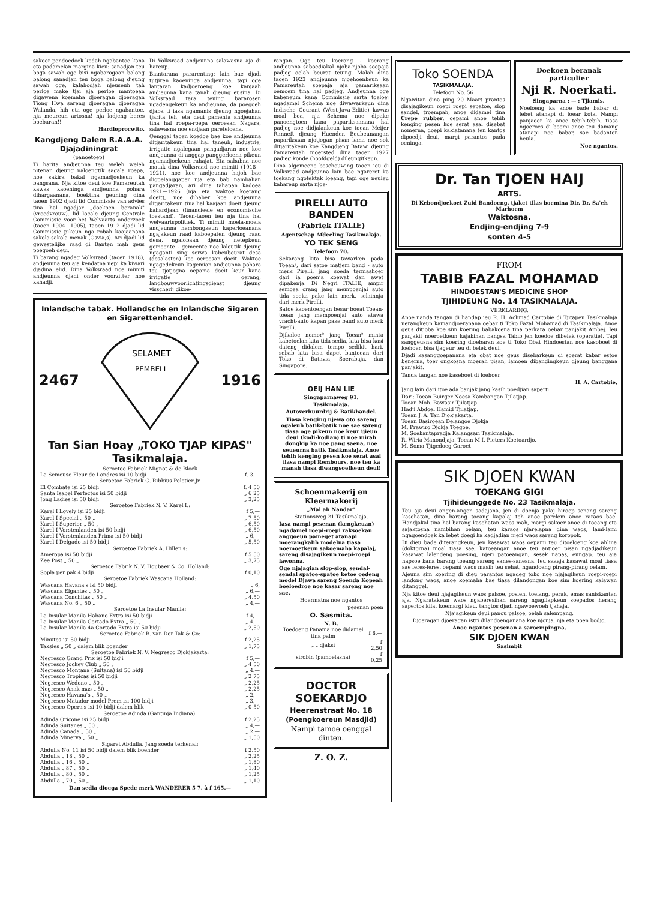sakoer pendoedoek kedah ngabantoe kana eta padamelan margina kieu: sanadjan teu boga sawah oge bisi ngabarogaan balong balong sanadjan teu boga balong djeung sawah oge, kalahodjah njeuseuh tah perloe make tjai aja perloe mantoean digawena koemaha djoeragan djoeragan Tiong Hwa sareng djoeragan djoeragan Walanda, hih eta oge perloe ngabantoe, nja meureun artosna! nja ladjeng beres boebaran!!
Hardioprocwito.
Kangdjeng Dalem R.A.A.A. Djajadiningrat
(panoetoep)
Ti harita andjeunna teu weleh weleh nitenan djeung naloengtik sagala roepa, noe sakira bakal ngamadjoekeun ka bangsana. Nja kitoe deui koe Pamareutah kawas kaoeninga andjeunna pohara dihargaanana, boektina geuning dina taoen 1902 djadi lid Commissie van advies tina hal ngadjar „doekoen beranak" (vroedvrouw), lid locale djeung Centrale Commissie voor het Welvaarts onderzoek (taoen 1904—1905), taoen 1912 djadi lid Commissie pikeun nga robah kaajaanana sakola-sakola menak (Osvia,s). Ari djadi lid gewestelijke raad di Banten mah geus poegoeh deui.
Ti barang ngadeg Volksraad (taoen 1918), andjeunna teu aja kendatna nepi ka kiwari djadina elid. Dina Volksraad noe mimiti andjeunna djadi onder voorzitter noe kahadji.
Di Volksraad andjeunna salawasna aja di hareup.
Biantarana pararenting; lain bae djadi tjitjiren kaoeninga andjeunna, tapi oge lantaran kadjoeroeng koe kanjaah andjeunna kana tanah djeung eusina. Di Volksraad tara teuing bararosen ngadengekeun ka andjeunna, da poegoeh djaba ti iasa ngamanis djeung ngoejahan tjarita teh, eta deui pamenta andjeunna tina hal roepa-roepa oeroesan Nagara, salawasna noe endjaan pareteloena.
Oenggal taoen koedoe bae koe andjeunna ditjaritakeun tina hal taneuh, industrie, irrigatie ngalegaan pangadjaran noe koe andjeunna di anggap panggerloena pikeun ngamadjoekeun rahajat. Eta sababna noe matak dina Volksraad noe mimiti (1918—1921), noe koe andjeunna hajoh bae digoelanggaper nja eta bab nambahan pangadjaran, ari dina tahapan kadoea 1921—1926 (nja eta waktoe koerang doeit), noe dihaber koe andjeunna ditjaritakeun tina hal kaajaan doeit djeung kahardjaan (financieele en economische toestand). Taoen-taoen ieu nja tina hal welvaartspolitiek. Ti mimiti moela-moela andjeunna nembongkeun kaperloeanana ngajakeun raad kaboepaten djeung raad desa, ngalobaan djeung netepkeun gemeente - gemeente noe laleutik djeung ngaganti sing serwa kabeubeurat desa (desalasten) koe oeroesan doeit. Waktoe ngagedekeun kagemian andjeunna pohara teu tjotjogna oepama doeit keur kana irrigatie oerang, landbouwvoorlichtingsdienst djeung visscherij dikoe-
Inlandsche tabak. Hollandsche en Inlandsche Sigaren en Sigarettenhandel.
2467
SELAMET
PEMBELI
1916
Tan Sian Hoay „TOKO TJAP KIPAS" Tasikmalaja.
| Seroetoe Fabriek Mignot & de Block | |
| La Semeuse Fleur de Londres isi 10 bidji | f. 3.— |
| Seroetoe Fabriek G. Ribbius Peletier Jr. | |
| El Combate isi 25 bidji | f. 4 50 |
| Santa Isabel Perfectos isi 50 bidji | „ 6 25 |
| Jong Ladies isi 50 bidji | „ 3,25 |
| Seroetoe Fabriek N. V. Karel I.: | |
| Karel I Lovely isi 25 bidji | f 5,— |
| Karel I Special „ 50 „ | „ 7 50 |
| Karel I Superior „ 50 „ | „ 6,50 |
| Karel I Vorstenlanden isi 50 bidji | „ 6,50 |
| Karel I Vorstenlanden Prima isi 50 bidji | „ 6,— |
| Karel I Delgado isi 50 bidji | „ 5,50 |
| Seroetoe Fabriek A. Hillen's: | |
| Ameropa isi 50 bidji | f 5 50 |
| Zee Post „ 50 „ | „ 3,75 |
| Seroetoe Fabrik N. V. Houbaer & Co. Holland: | |
| Sopla per pak 4 bidji | f 0,10 |
| Seroetoe Fabriek Wascana Holland: | |
| Wascana Havana's isi 50 bidji | „ 6, |
| Wascana Elgantes „ 50 „ | „ 6,— |
| Wascana Conchitas „ 50 „ | „ 4.50 |
| Wascana No. 6 „ 50 „ | „ 4,— |
| Seroetoe La Insular Manila: | |
| La Insular Manila Habano Extra isi 50 bidji | f 4,— |
| La Insular Manila Cortado Extra „ 50 „ | „ 4.— |
| La Insular Manila 4a Cortado Extra isi 50 bidji | „ 2,50 |
| Seroetoe Fabriek B. van Der Tak & Co: | |
| Minutes isi 50 bidji | f 2,25 |
| Taksies „ 50 „ dalem blik boender | „ 1,75 |
| Seroetoe Fabriek N. V. Negresco Djokjakarta: | |
| Negresco Grand Prix isi 50 bidji | f 5,— |
| Negresco Jockey Club „ 50 „ | „ 4 50 |
| Negresco Montana (Sultana) isi 50 bidji | „ 4.— |
| Negresco Tropicas isi 50 bidji | „ 2 75 |
| Negresco Wedono „ 50 „ | „ 2,25 |
| Negresco Anak mas „ 50 „ | „ 2,25 |
| Negresco Havana's „ 50 „ | „ 2,— |
| Negresco Matador model Prem isi 100 bidji | „ 3,— |
| Negresco Opera's isi 10 bidji dalem blik | „ 0 50 |
| Seroetoe Adinda (Gantinja Indiana). | |
| Adinda Oricone isi 25 bidji | f 2.25 |
| Adinda Suitanes „ 50 „ | „ 4,— |
| Adinda Canada „ 50 „ | „ 2.— |
| Adinda Minerva „ 50 „ | „ 1,50 |
| Sigaret Abdulla. Jang soeda terkenal: | |
| Abdulla No. 11 isi 50 bidji dalem blik boender | f 2.50 |
| Abdulla „ 18 „ 50 „ | „ 2,25 |
| Abdulla „ 16 „ 50 „ | „ 1,80 |
| Abdulla „ 87 „ 50 „ | „ 1,40 |
| Abdulla „ 80 „ 50 „ | „ 1,25 |
| Abdulla „ 70 „ 50 „ | „ 1,10 |
Dan sedia dioega Spede merk WANDERER 5 7. à f 165.—
rangan. Oge teu koerang - koerang andjeunna saboediakal njoba-njoba soepaja padjeg oelah beurat teuing. Malah dina taoen 1923 andjeunna njoehoenkeun ka Pamareutah soepaja aja pamariksaan oemoem tina hal padjeg. Andjeunna oge kabeneum kana Commissie sarta toeloej ngadamel Schema noe diwawarkeun dina Indische Courant (West-Java-Editie) kawas moal boa, nja Schema noe dipake panoengtoen kana papariksaanana hal padjeg noe didjalankeun koe toean Meijer Ranneft djeung Huender. Beubeunangan papariksaan njotjogan pisan kana noe sok ditjaritakeun koe Kangdjeng Batawi djeung Pamarentah moersted dina taoen 1927 padjeg konde (hoofdgeld) dileungitkeun.
Dina algemeene beschouwing taoen ieu di Volksraad andjeunna lain bae ngareret ka toekang ngotektak loeang, tapi oge neuleu kahareup sarta njoe-
PIRELLI AUTO BANDEN
(Fabriek ITALIE)
Agentschap Afdeeling Tasikmalaja.
YO TEK SENG
Telefoon 70.
Sekarang kita bisa tawarken pada Toean², dari satoe matjem band - auto merk Pirelli, jang soeda termashoer dari ia poenja koewat dan awet dipakenja. Di Negri ITALIE, ampir semoea orang jang mempoenjai auto tida soeka pake lain merk, selainnja dari merk Pirelli.
Satoe kaoentoengan besar boeat Toean-toean jang mempoenjai auto atawa vracht-auto kapan pake baud auto merk Pirelli.
Djikaloe nomor² jang Toean² minta kabetoelan kita tida sedia, kita bisa kasi dateng didalem tempo sedikit hari, sebab kita bisa dapet bantoean dari Toko di Batavia, Soerabaja, dan Singapore.
OEIJ HAN LIE
Singaparnaweg 91.
Tasikmalaja.
Autoverhuurdrij & Batikhandel.
Tiasa kenging njewa oto sareng ogaleuh batik-batik noe sae sareng tiasa oge pikeun noe keur ijieun deui (kodi-kodian) ti noe mirah dongkip ka noe pang saena, noe seueurna batik Tasikmalaja. Anoe tebih kenging pesen koe serat asal tiasa nampi Rembours, noe teu ka manah tiasa diwangsoelkeun deui!
Schoenmakerij en Kleermakerij
„Mal ah Nandar"
Stationsweg 21 Tasikmalaja.
Iasa nampi pesenan (kengkeuan) ngadamel roepi-roepi raksoekan anggoeun pameget atanapi moerangkalih modelna tiasa noemoetkeun sakoemaha kapalaj, sareng disajagikeun roepi-roepi lawonna.
Oge njajagian slop-slop, sendal-sendal spatoe-spatoe ketoe oedeng model Djawa sareng Soenda Kopeah boeloedroe noe kasar sareng noe sae.
Hoermatna noe ngantos
pesenan poen
O. Sasmita.
| N. B. | |
| Toedoeng Panama noe didamel tina palm | f 8.— |
| „ „ djaksi | f 2,50 |
| sirobin (pamoelasna) | f 0,25 |
DOCTOR SOEKARDJO
Heerenstraat No. 18
(Poengkoereun Masdjid)
Nampi tamoe oenggal dinten.
Z. O. Z.
Toko SOENDA
TASIKMALAJA.
Telefoon No. 56
Ngawitan dina ping 20 Maart prantos disajagikeun roepi roepi sepatoe, slop sandel, troempah, anoe didamel tina Crepe rubber, oepami anoe tebih kenging pesen koe serat asal disebat nomerna, doepi kakiatanana ten kantos dipoedji deui, margi parantos pada oeninga.
Doekoen beranak particulier
Nji R. Noerkati.
Singaparna : — : Tjiamis.
Noeloeng ka anoe bade babar di lebet atanapi di loear kota. Nampi panjaoer ka anoe tebih-tebih, tiasa ngoeroes di boemi anoe teu damang atanapi noe babar, sae badanten heula.
Noe ngantos.
Dr. Tan TJOEN HAIJ
ARTS.
Di Kebondjoekoet Zuid Bandoeng, tjaket tilas boemina Dir. Dr. Sa'eh Marhoem
Waktosna.
Endjing-endjing 7-9
sonten 4-5
FROM
TABIB FAZAL MOHAMAD
HINDOESTAN'S MEDICINE SHOP
TJIHIDEUNG No. 14 TASIKMALAJA.
VERKLARING.
Anoe nanda tangan di handap ieu R. H. Achmad Cartobie di Tjitapen Tasikmalaja nerangkeun kamandjoeranana oebar ti Toko Fazal Mohamad di Tasikmalaja. Anoe geus ditjoba koe sim koering babakoena tina perkara oebar panjakit Ambej. Ieu panjakit noeroetkeun kajakinan bangsa Tabib jen koedoe dibelek (operatie). Tapi sanggeusna sim koering dioebaran koe ti Toko Obat Hindoestan noe kasoboet di loehoer, bisa tjageur teu di belek deui.
Djadi kasanggoepanana eta obat noe geus disebarkeun di soerat kabar estoe benerna, toer ongkosna moerah pisan, lamoen dibandingkeun djeung banggana panjakit.
Tanda tangan noe kaseboet di loehoer
H. A. Cartobie,
Jang lain dari itoe ada banjak jang kasih poedjian saperti:
Dari; Toean Buirger Noesa Kambangan Tjilatjap.
Toean Moh. Bawasir Tjilatjap
Hadji Abdoel Hamid Tjilatjap.
Toean J. A. Tan Djokjakarta.
Toean Basiroean Delangoe Djokja
M. Prawiro Djokja Toegoe.
M. Soekantapradja Kalangsari Tasikmalaja.
R. Wiria Manondjaja. Toean M I. Pieters Koetoardjo.
M. Soma Tjigedoeg Garoet
SIK DJOEN KWAN
TOEKANG GIGI
Tjihideunggede No. 23 Tasikmalaja.
Teu aja deui angen-angen sadajana, jen di doenja palaj hiroep senang sareng kasehatan, dina barang toeang kapalaj teh anoe parelem anoe raraos bae. Handjakal tina hal barang kasehatan waos mah, margi sakoer anoe di toeang eta sajaktosna nambihan oelam, teu karaos njarelapna dina waos, lami-lami ngagoendoek ka lebet doegi ka kadjadian njeri waos sareng koropok.
Di dieu bade diterangkeun, jen kasawat waos oepami teu ditoeloeng koe ahlina (doktorna) moal tiasa sae, katoeangan anoe teu antjoer pisan ngadjadikeun kasawat lalendeng poesing, njeri patoeangan, sesek napas, eungap, teu aja napsoe kana barang toeang sareng sanes-sanesna. Ieu saaaja kasawat moal tiasa sae leres-leres, oepami waos masih teu sehat, ngandoeng pirang-pirang oelam.
Ajeuna sim koering di dieu parantos ngadeg toko noe njajagikeun roepi-roepi landong waos, anoe koemaha bae tiasa dilandongan koe sim koering kalawan ditanggel.
Nja kitoe deui njajagikeun waos palsoe, poslen, toelang, perak, emas saniskanten aja. Ngaratakeun waos ngaberesihan sareng ngagilapkeun soepados herang sapertos kilat koemargi kieu, tangtos djadi ngawoewoeh tjahaja.
Njajagikeun deui panou palsoe, oelah salempang.
Djoeragan djoeragan istri dilandoenganana koe njonja, nja eta poen bodjo,
Anoe ngantos pesenan a saroempingna,
SIK DJOEN KWAN
Sasimbit